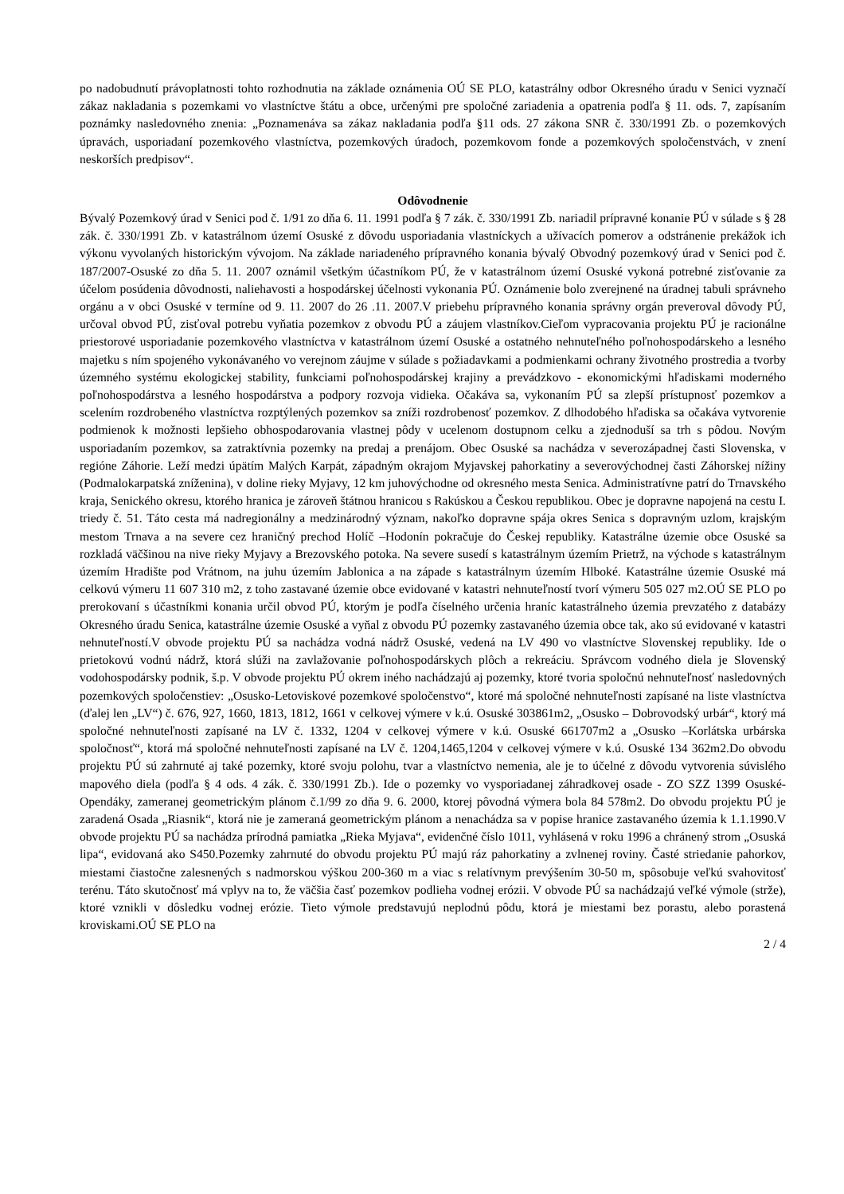po nadobudnutí právoplatnosti tohto rozhodnutia na základe oznámenia OÚ SE PLO, katastrálny odbor Okresného úradu v Senici vyznačí zákaz nakladania s pozemkami vo vlastníctve štátu a obce, určenými pre spoločné zariadenia a opatrenia podľa § 11. ods. 7, zapísaním poznámky nasledovného znenia: „Poznamenáva sa zákaz nakladania podľa §11 ods. 27 zákona SNR č. 330/1991 Zb. o pozemkových úpravách, usporiadaní pozemkového vlastníctva, pozemkových úradoch, pozemkovom fonde a pozemkových spoločenstvách, v znení neskorších predpisov“.
Odôvodnenie
Bývalý Pozemkový úrad v Senici pod č. 1/91 zo dňa 6. 11. 1991 podľa § 7 zák. č. 330/1991 Zb. nariadil prípravné konanie PÚ v súlade s § 28 zák. č. 330/1991 Zb. v katastrálnom území Osuské z dôvodu usporiadania vlastníckych a užívacích pomerov a odstránenie prekážok ich výkonu vyvolaných historickým vývojom. Na základe nariadeného prípravného konania bývalý Obvodný pozemkový úrad v Senici pod č. 187/2007-Osuské zo dňa 5. 11. 2007 oznámil všetkým účastníkom PÚ, že v katastrálnom území Osuské vykoná potrebné zisťovanie za účelom posúdenia dôvodnosti, naliehavosti a hospodárskej účelnosti vykonania PÚ. Oznámenie bolo zverejnené na úradnej tabuli správneho orgánu a v obci Osuské v termíne od 9. 11. 2007 do 26 .11. 2007.V priebehu prípravného konania správny orgán preveroval dôvody PÚ, určoval obvod PÚ, zisťoval potrebu vyňatia pozemkov z obvodu PÚ a záujem vlastníkov.Cieľom vypracovania projektu PÚ je racionálne priestorové usporiadanie pozemkového vlastníctva v katastrálnom území Osuské a ostatného nehnuteľného poľnohospodárskeho a lesného majetku s ním spojeného vykonávaného vo verejnom záujme v súlade s požiadavkami a podmienkami ochrany životného prostredia a tvorby územného systému ekologickej stability, funkciami poľnohospodárskej krajiny a prevádzkovo - ekonomickými hľadiskami moderného poľnohospodárstva a lesného hospodárstva a podpory rozvoja vidieka. Očakáva sa, vykonaním PÚ sa zlepší prístupnosť pozemkov a scelením rozdrobeného vlastníctva rozptýlených pozemkov sa zníži rozdrobenosť pozemkov. Z dlhodobého hľadiska sa očakáva vytvorenie podmienok k možnosti lepšieho obhospodarovania vlastnej pôdy v ucelenom dostupnom celku a zjednoduší sa trh s pôdou. Novým usporiadaním pozemkov, sa zatraktívnia pozemky na predaj a prenájom. Obec Osuské sa nachádza v severozápadnej časti Slovenska, v regióne Záhorie. Leží medzi úpätím Malých Karpát, západným okrajom Myjavskej pahorkatiny a severovýchodnej časti Záhorskej nížiny (Podmalokarpatská zníženina), v doline rieky Myjavy, 12 km juhovýchodne od okresného mesta Senica. Administratívne patrí do Trnavského kraja, Senického okresu, ktorého hranica je zároveň štátnou hranicou s Rakúskou a Českou republikou. Obec je dopravne napojená na cestu I. triedy č. 51. Táto cesta má nadregionálny a medzinárodný význam, nakoľko dopravne spája okres Senica s dopravným uzlom, krajským mestom Trnava a na severe cez hraničný prechod Holíč –Hodonín pokračuje do Českej republiky. Katastrálne územie obce Osuské sa rozkladá väčšinou na nive rieky Myjavy a Brezovského potoka. Na severe susedí s katastrálnym územím Prietrž, na východe s katastrálnym územím Hradište pod Vrátnom, na juhu územím Jablonica a na západe s katastrálnym územím Hlboké. Katastrálne územie Osuské má celkovú výmeru 11 607 310 m2, z toho zastavané územie obce evidované v katastri nehnuteľností tvorí výmeru 505 027 m2.OÚ SE PLO po prerokovaní s účastníkmi konania určil obvod PÚ, ktorým je podľa číselného určenia hraníc katastrálneho územia prevzatého z databázy Okresného úradu Senica, katastrálne územie Osuské a vyňal z obvodu PÚ pozemky zastavaného územia obce tak, ako sú evidované v katastri nehnuteľností.V obvode projektu PÚ sa nachádza vodná nádrž Osuské, vedená na LV 490 vo vlastníctve Slovenskej republiky. Ide o prietokovú vodnú nádrž, ktorá slúži na zavlažovanie poľnohospodárskych plôch a rekreáciu. Správcom vodného diela je Slovenský vodohospodársky podnik, š.p. V obvode projektu PÚ okrem iného nachádzajú aj pozemky, ktoré tvoria spoločnú nehnuteľnosť nasledovných pozemkových spoločenstiev: „Osusko-Letoviskové pozemkové spoločenstvo“, ktoré má spoločné nehnuteľnosti zapísané na liste vlastníctva (ďalej len „LV“) č. 676, 927, 1660, 1813, 1812, 1661 v celkovej výmere v k.ú. Osuské 303861m2, „Osusko – Dobrovodský urbár“, ktorý má spoločné nehnuteľnosti zapísané na LV č. 1332, 1204 v celkovej výmere v k.ú. Osuské 661707m2 a „Osusko –Korlátska urbárska spoločnosť“, ktorá má spoločné nehnuteľnosti zapísané na LV č. 1204,1465,1204 v celkovej výmere v k.ú. Osuské 134 362m2.Do obvodu projektu PÚ sú zahrnuté aj také pozemky, ktoré svoju polohu, tvar a vlastníctvo nemenia, ale je to účelné z dôvodu vytvorenia súvislého mapového diela (podľa § 4 ods. 4 zák. č. 330/1991 Zb.). Ide o pozemky vo vysporiadanej záhradkovej osade - ZO SZZ 1399 Osuské- Opendáky, zameranej geometrickým plánom č.1/99 zo dňa 9. 6. 2000, ktorej pôvodná výmera bola 84 578m2. Do obvodu projektu PÚ je zaradená Osada „Riasnik“, ktorá nie je zameraná geometrickým plánom a nenachádza sa v popise hranice zastavaného územia k 1.1.1990.V obvode projektu PÚ sa nachádza prírodná pamiatka „Rieka Myjava“, evidenčné číslo 1011, vyhlásená v roku 1996 a chránený strom „Osuská lipa“, evidovaná ako S450.Pozemky zahrnuté do obvodu projektu PÚ majú ráz pahorkatiny a zvlnenej roviny. Časté striedanie pahorkov, miestami čiastočne zalesnených s nadmorskou výškou 200-360 m a viac s relatívnym prevýšením 30-50 m, spôsobuje veľkú svahovitosť terénu. Táto skutočnosť má vplyv na to, že väčšia časť pozemkov podlieha vodnej erózii. V obvode PÚ sa nachádzajú veľké výmole (strže), ktoré vznikli v dôsledku vodnej erózie. Tieto výmole predstavujú neplodnú pôdu, ktorá je miestami bez porastu, alebo porastená kroviskami.OÚ SE PLO na
2 / 4